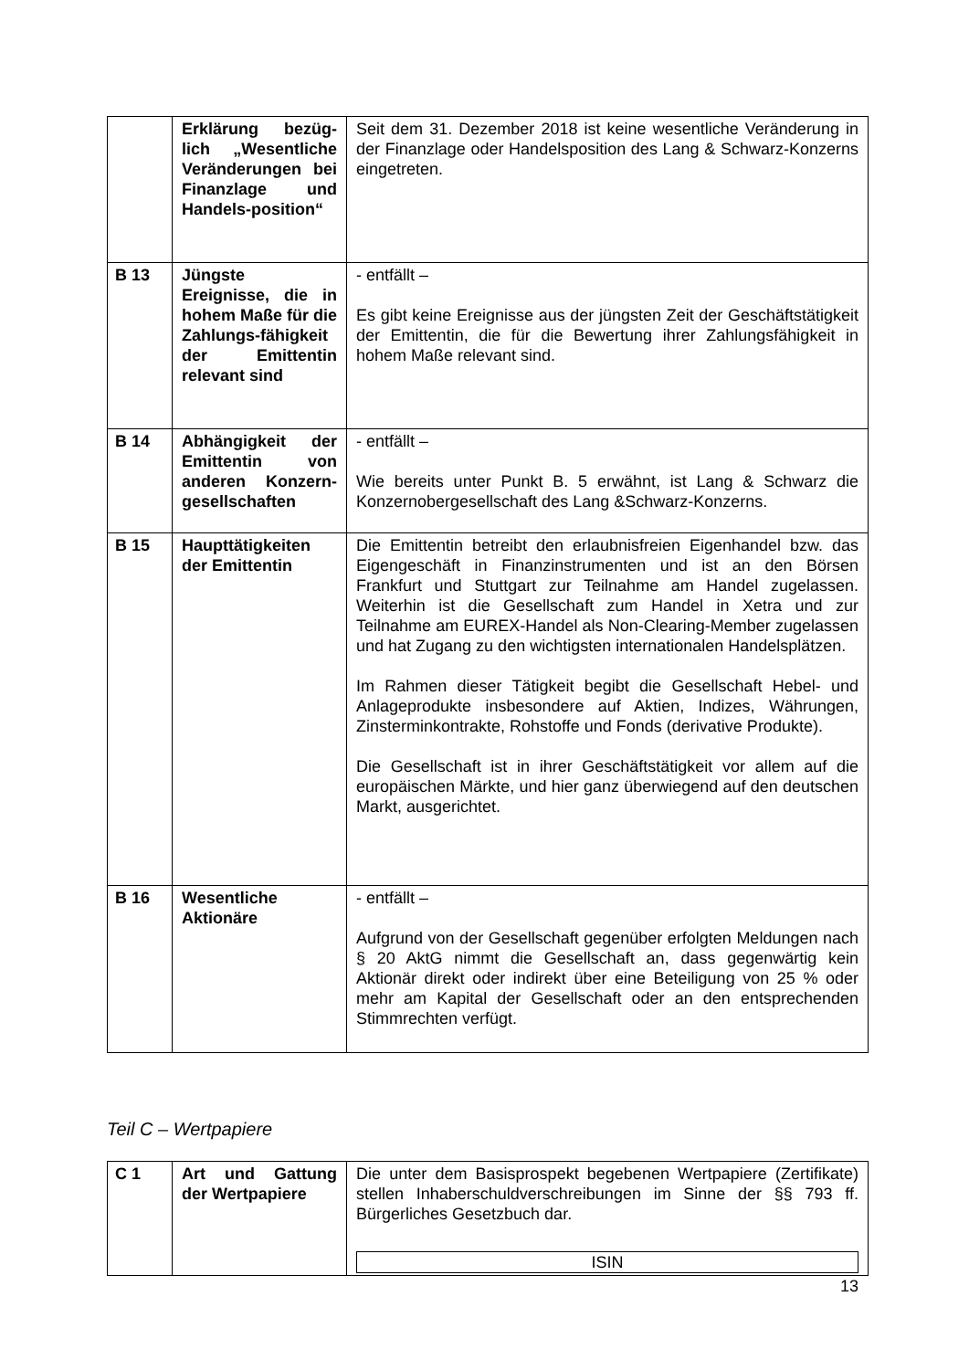| | Erklärung bezüg-lich „Wesentliche Veränderungen bei Finanzlage und Handels-position“ | Seit dem 31. Dezember 2018 ist keine wesentliche Veränderung in der Finanzlage oder Handelsposition des Lang & Schwarz-Konzerns eingetreten. |
| B 13 | Jüngste Ereignisse, die in hohem Maße für die Zahlungs-fähigkeit der Emittentin relevant sind | - entfällt – Es gibt keine Ereignisse aus der jüngsten Zeit der Geschäftstätigkeit der Emittentin, die für die Bewertung ihrer Zahlungsfähigkeit in hohem Maße relevant sind. |
| B 14 | Abhängigkeit der Emittentin von anderen Konzern-gesellschaften | - entfällt – Wie bereits unter Punkt B. 5 erwähnt, ist Lang & Schwarz die Konzernobergesellschaft des Lang &Schwarz-Konzerns. |
| B 15 | Haupttätigkeiten der Emittentin | Die Emittentin betreibt den erlaubnisfreien Eigenhandel bzw. das Eigengeschäft in Finanzinstrumenten und ist an den Börsen Frankfurt und Stuttgart zur Teilnahme am Handel zugelassen. Weiterhin ist die Gesellschaft zum Handel in Xetra und zur Teilnahme am EUREX-Handel als Non-Clearing-Member zugelassen und hat Zugang zu den wichtigsten internationalen Handelsplätzen. Im Rahmen dieser Tätigkeit begibt die Gesellschaft Hebel- und Anlageprodukte insbesondere auf Aktien, Indizes, Währungen, Zinsterminkontrakte, Rohstoffe und Fonds (derivative Produkte). Die Gesellschaft ist in ihrer Geschäftstätigkeit vor allem auf die europäischen Märkte, und hier ganz überwiegend auf den deutschen Markt, ausgerichtet. |
| B 16 | Wesentliche Aktionäre | - entfällt – Aufgrund von der Gesellschaft gegenüber erfolgten Meldungen nach § 20 AktG nimmt die Gesellschaft an, dass gegenwärtig kein Aktionär direkt oder indirekt über eine Beteiligung von 25 % oder mehr am Kapital der Gesellschaft oder an den entsprechenden Stimmrechten verfügt. |
Teil C – Wertpapiere
| C 1 | Art und Gattung der Wertpapiere | Die unter dem Basisprospekt begebenen Wertpapiere (Zertifikate) stellen Inhaberschuldverschreibungen im Sinne der §§ 793 ff. Bürgerliches Gesetzbuch dar. ISIN |
13